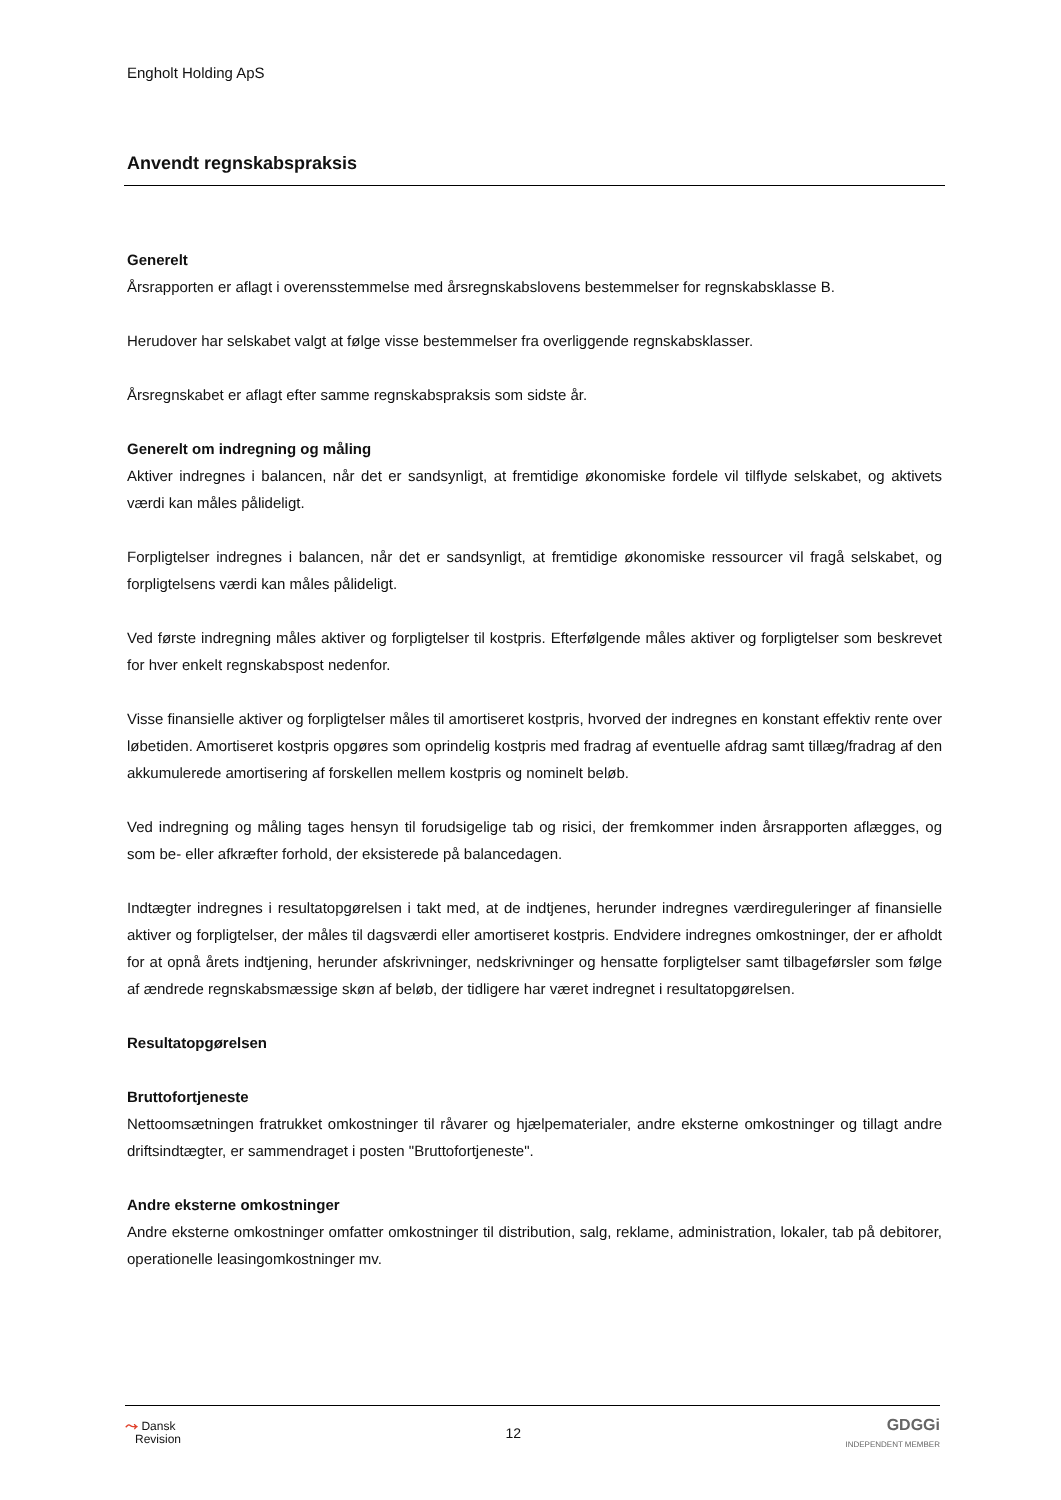Engholt Holding ApS
Anvendt regnskabspraksis
Generelt
Årsrapporten er aflagt i overensstemmelse med årsregnskabslovens bestemmelser for regnskabsklasse B.
Herudover har selskabet valgt at følge visse bestemmelser fra overliggende regnskabsklasser.
Årsregnskabet er aflagt efter samme regnskabspraksis som sidste år.
Generelt om indregning og måling
Aktiver indregnes i balancen, når det er sandsynligt, at fremtidige økonomiske fordele vil tilflyde selskabet, og aktivets værdi kan måles pålideligt.
Forpligtelser indregnes i balancen, når det er sandsynligt, at fremtidige økonomiske ressourcer vil fragå selskabet, og forpligtelsens værdi kan måles pålideligt.
Ved første indregning måles aktiver og forpligtelser til kostpris. Efterfølgende måles aktiver og forpligtelser som beskrevet for hver enkelt regnskabspost nedenfor.
Visse finansielle aktiver og forpligtelser måles til amortiseret kostpris, hvorved der indregnes en konstant effektiv rente over løbetiden. Amortiseret kostpris opgøres som oprindelig kostpris med fradrag af eventuelle afdrag samt tillæg/fradrag af den akkumulerede amortisering af forskellen mellem kostpris og nominelt beløb.
Ved indregning og måling tages hensyn til forudsigelige tab og risici, der fremkommer inden årsrapporten aflægges, og som be- eller afkræfter forhold, der eksisterede på balancedagen.
Indtægter indregnes i resultatopgørelsen i takt med, at de indtjenes, herunder indregnes værdireguleringer af finansielle aktiver og forpligtelser, der måles til dagsværdi eller amortiseret kostpris. Endvidere indregnes omkostninger, der er afholdt for at opnå årets indtjening, herunder afskrivninger, nedskrivninger og hensatte forpligtelser samt tilbageførsler som følge af ændrede regnskabsmæssige skøn af beløb, der tidligere har været indregnet i resultatopgørelsen.
Resultatopgørelsen
Bruttofortjeneste
Nettoomsætningen fratrukket omkostninger til råvarer og hjælpematerialer, andre eksterne omkostninger og tillagt andre driftsindtægter, er sammendraget i posten "Bruttofortjeneste".
Andre eksterne omkostninger
Andre eksterne omkostninger omfatter omkostninger til distribution, salg, reklame, administration, lokaler, tab på debitorer, operationelle leasingomkostninger mv.
⤳ Dansk
Revision
12
GDGGi
INDEPENDENT MEMBER